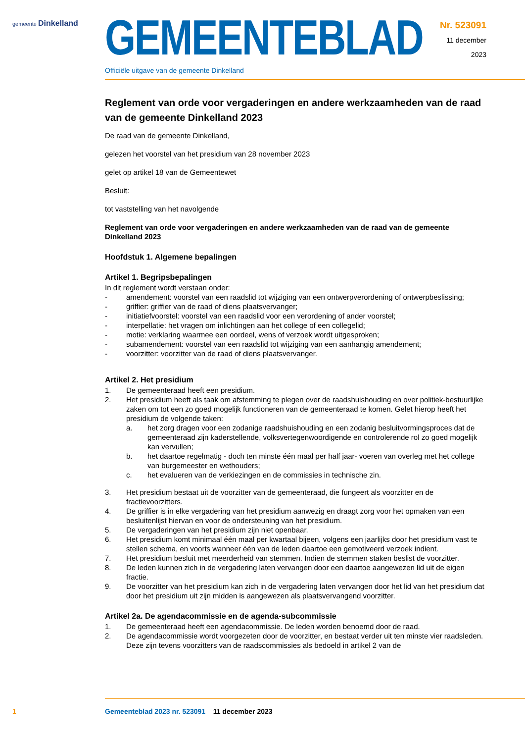gemeente Dinkelland
GEMEENTEBLAD
Officiële uitgave van de gemeente Dinkelland
Nr. 523091
11 december
2023
Reglement van orde voor vergaderingen en andere werkzaamheden van de raad van de gemeente Dinkelland 2023
De raad van de gemeente Dinkelland,
gelezen het voorstel van het presidium van 28 november 2023
gelet op artikel 18 van de Gemeentewet
Besluit:
tot vaststelling van het navolgende
Reglement van orde voor vergaderingen en andere werkzaamheden van de raad van de gemeente Dinkelland 2023
Hoofdstuk 1. Algemene bepalingen
Artikel 1. Begripsbepalingen
In dit reglement wordt verstaan onder:
- amendement: voorstel van een raadslid tot wijziging van een ontwerpverordening of ontwerpbeslissing;
- griffier: griffier van de raad of diens plaatsvervanger;
- initiatiefvoorstel: voorstel van een raadslid voor een verordening of ander voorstel;
- interpellatie: het vragen om inlichtingen aan het college of een collegelid;
- motie: verklaring waarmee een oordeel, wens of verzoek wordt uitgesproken;
- subamendement: voorstel van een raadslid tot wijziging van een aanhangig amendement;
- voorzitter: voorzitter van de raad of diens plaatsvervanger.
Artikel 2. Het presidium
1. De gemeenteraad heeft een presidium.
2. Het presidium heeft als taak om afstemming te plegen over de raadshuishouding en over politiek-bestuurlijke zaken om tot een zo goed mogelijk functioneren van de gemeenteraad te komen. Gelet hierop heeft het presidium de volgende taken:
a. het zorg dragen voor een zodanige raadshuishouding en een zodanig besluitvormingsproces dat de gemeenteraad zijn kaderstellende, volksvertegenwoordigende en controlerende rol zo goed mogelijk kan vervullen;
b. het daartoe regelmatig - doch ten minste één maal per half jaar- voeren van overleg met het college van burgemeester en wethouders;
c. het evalueren van de verkiezingen en de commissies in technische zin.
3. Het presidium bestaat uit de voorzitter van de gemeenteraad, die fungeert als voorzitter en de fractievoorzitters.
4. De griffier is in elke vergadering van het presidium aanwezig en draagt zorg voor het opmaken van een besluitenlijst hiervan en voor de ondersteuning van het presidium.
5. De vergaderingen van het presidium zijn niet openbaar.
6. Het presidium komt minimaal één maal per kwartaal bijeen, volgens een jaarlijks door het presidium vast te stellen schema, en voorts wanneer één van de leden daartoe een gemotiveerd verzoek indient.
7. Het presidium besluit met meerderheid van stemmen. Indien de stemmen staken beslist de voorzitter.
8. De leden kunnen zich in de vergadering laten vervangen door een daartoe aangewezen lid uit de eigen fractie.
9. De voorzitter van het presidium kan zich in de vergadering laten vervangen door het lid van het presidium dat door het presidium uit zijn midden is aangewezen als plaatsvervangend voorzitter.
Artikel 2a. De agendacommissie en de agenda-subcommissie
1. De gemeenteraad heeft een agendacommissie. De leden worden benoemd door de raad.
2. De agendacommissie wordt voorgezeten door de voorzitter, en bestaat verder uit ten minste vier raadsleden. Deze zijn tevens voorzitters van de raadscommissies als bedoeld in artikel 2 van de
1
Gemeenteblad 2023 nr. 523091 11 december 2023